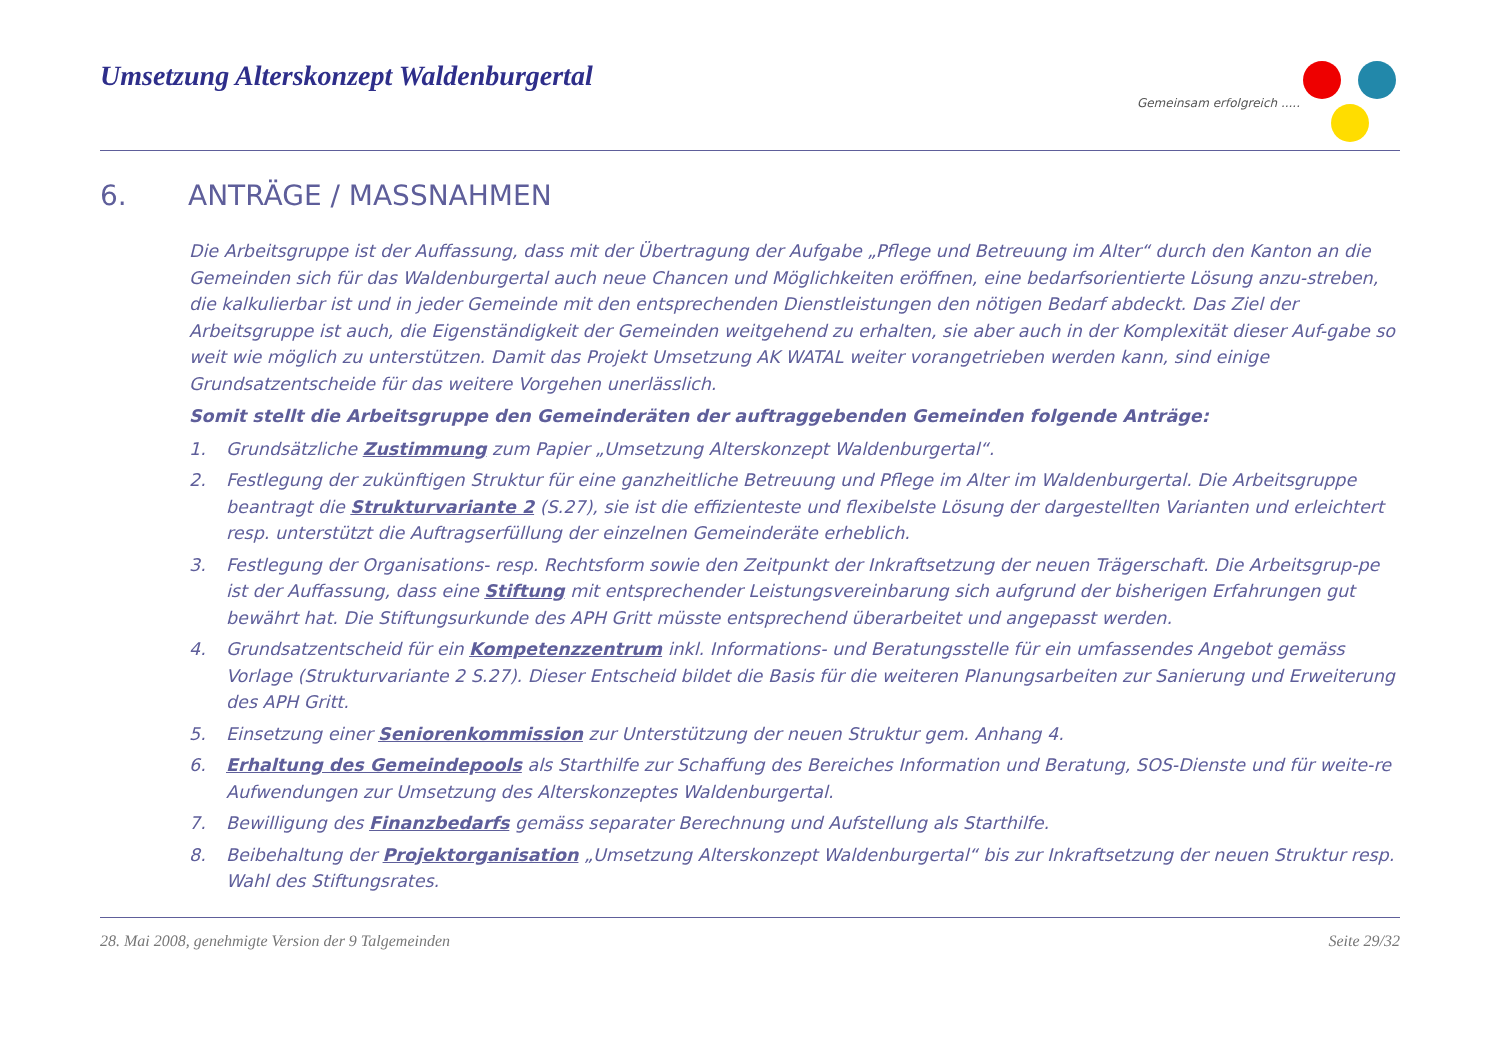Umsetzung Alterskonzept Waldenburgertal
Gemeinsam erfolgreich .....
6. ANTRÄGE / MASSNAHMEN
Die Arbeitsgruppe ist der Auffassung, dass mit der Übertragung der Aufgabe „Pflege und Betreuung im Alter“ durch den Kanton an die Gemeinden sich für das Waldenburgertal auch neue Chancen und Möglichkeiten eröffnen, eine bedarfsorientierte Lösung anzu-streben, die kalkulierbar ist und in jeder Gemeinde mit den entsprechenden Dienstleistungen den nötigen Bedarf abdeckt. Das Ziel der Arbeitsgruppe ist auch, die Eigenständigkeit der Gemeinden weitgehend zu erhalten, sie aber auch in der Komplexität dieser Auf-gabe so weit wie möglich zu unterstützen. Damit das Projekt Umsetzung AK WATAL weiter vorangetrieben werden kann, sind einige Grundsatzentscheide für das weitere Vorgehen unerlässlich.
Somit stellt die Arbeitsgruppe den Gemeinderäten der auftraggebenden Gemeinden folgende Anträge:
1. Grundsätzliche Zustimmung zum Papier „Umsetzung Alterskonzept Waldenburgertal“.
2. Festlegung der zukünftigen Struktur für eine ganzheitliche Betreuung und Pflege im Alter im Waldenburgertal. Die Arbeitsgruppe beantragt die Strukturvariante 2 (S.27), sie ist die effizienteste und flexibelste Lösung der dargestellten Varianten und erleichtert resp. unterstützt die Auftragserfüllung der einzelnen Gemeinderäte erheblich.
3. Festlegung der Organisations- resp. Rechtsform sowie den Zeitpunkt der Inkraftsetzung der neuen Trägerschaft. Die Arbeitsgrup-pe ist der Auffassung, dass eine Stiftung mit entsprechender Leistungsvereinbarung sich aufgrund der bisherigen Erfahrungen gut bewährt hat. Die Stiftungsurkunde des APH Gritt müsste entsprechend überarbeitet und angepasst werden.
4. Grundsatzentscheid für ein Kompetenzzentrum inkl. Informations- und Beratungsstelle für ein umfassendes Angebot gemäss Vorlage (Strukturvariante 2 S.27). Dieser Entscheid bildet die Basis für die weiteren Planungsarbeiten zur Sanierung und Erweiterung des APH Gritt.
5. Einsetzung einer Seniorenkommission zur Unterstützung der neuen Struktur gem. Anhang 4.
6. Erhaltung des Gemeindepools als Starthilfe zur Schaffung des Bereiches Information und Beratung, SOS-Dienste und für weite-re Aufwendungen zur Umsetzung des Alterskonzeptes Waldenburgertal.
7. Bewilligung des Finanzbedarfs gemäss separater Berechnung und Aufstellung als Starthilfe.
8. Beibehaltung der Projektorganisation „Umsetzung Alterskonzept Waldenburgertal“ bis zur Inkraftsetzung der neuen Struktur resp. Wahl des Stiftungsrates.
28. Mai 2008, genehmigte Version der 9 Talgemeinden Seite 29/32